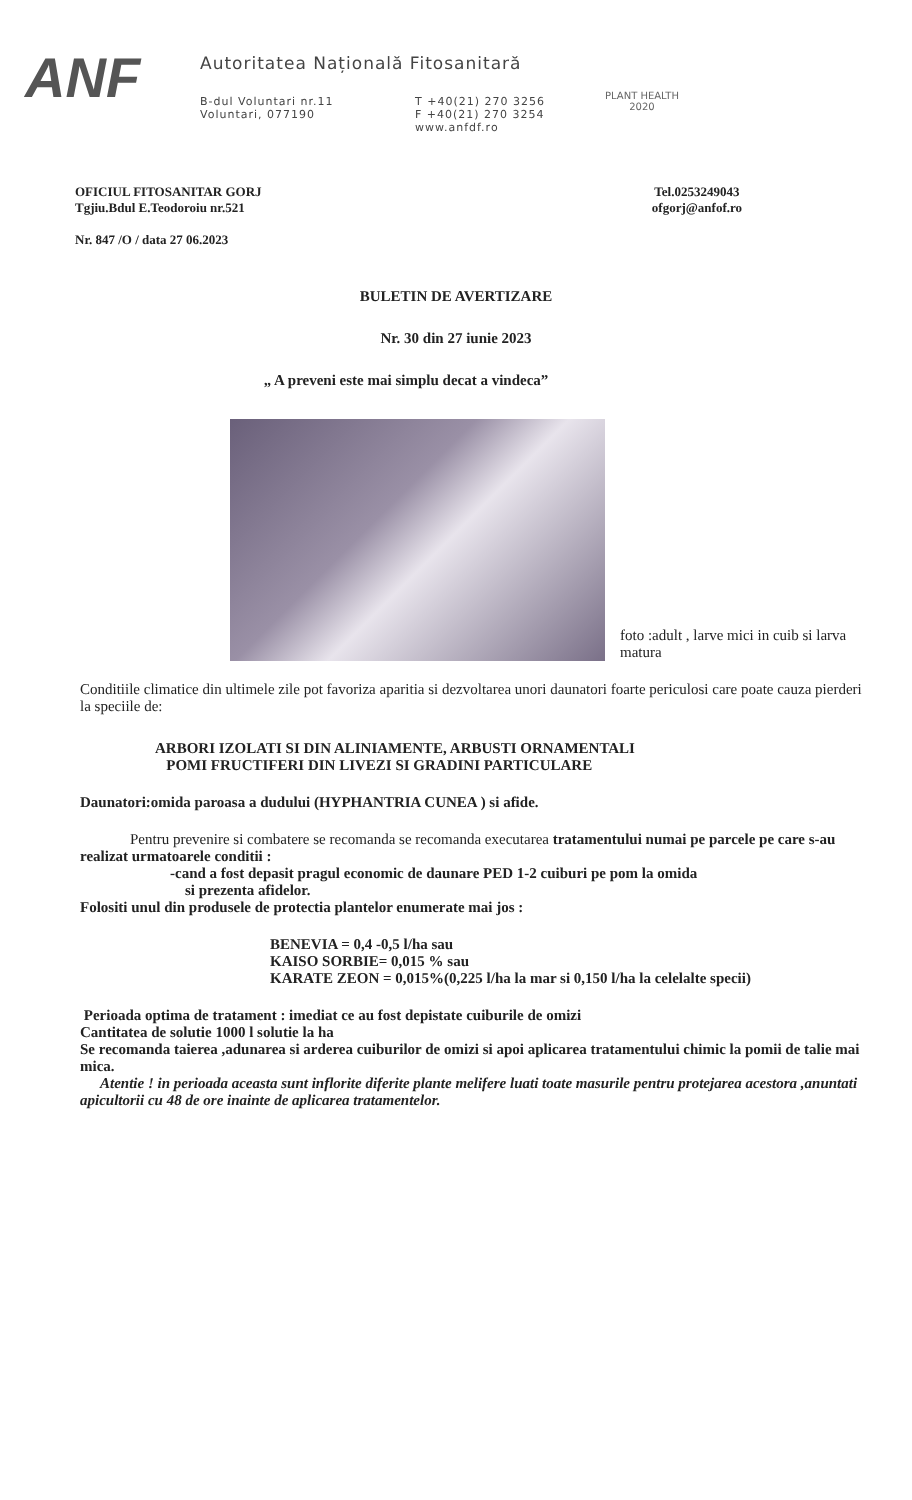ANF
Autoritatea Națională Fitosanitară
B-dul Voluntari nr.11
Voluntari, 077190
T +40(21) 270 3256
F +40(21) 270 3254
www.anfdf.ro
PLANT HEALTH
2020
OFICIUL FITOSANITAR GORJ
Tgjiu.Bdul E.Teodoroiu nr.521
Nr. 847 /O / data 27 06.2023
Tel.0253249043
ofgorj@anfof.ro
BULETIN DE AVERTIZARE
Nr. 30 din 27 iunie 2023
„ A preveni este mai simplu decat a vindeca”
foto :adult , larve mici in cuib si larva matura
Conditiile climatice din ultimele zile pot favoriza aparitia si dezvoltarea unori daunatori foarte periculosi care poate cauza pierderi la speciile de:
ARBORI IZOLATI SI DIN ALINIAMENTE, ARBUSTI ORNAMENTALI
POMI FRUCTIFERI DIN LIVEZI SI GRADINI PARTICULARE
Daunatori:omida paroasa a dudului (HYPHANTRIA CUNEA ) si afide.
Pentru prevenire si combatere se recomanda se recomanda executarea tratamentului numai pe parcele pe care s-au realizat urmatoarele conditii :
-cand a fost depasit pragul economic de daunare PED 1-2 cuiburi pe pom la omida
si prezenta afidelor.
Folositi unul din produsele de protectia plantelor enumerate mai jos :
BENEVIA = 0,4 -0,5 l/ha sau
KAISO SORBIE= 0,015 % sau
KARATE ZEON = 0,015%(0,225 l/ha la mar si 0,150 l/ha la celelalte specii)
Perioada optima de tratament : imediat ce au fost depistate cuiburile de omizi
Cantitatea de solutie 1000 l solutie la ha
Se recomanda taierea ,adunarea si arderea cuiburilor de omizi si apoi aplicarea tratamentului chimic la pomii de talie mai mica.
Atentie ! in perioada aceasta sunt inflorite diferite plante melifere luati toate masurile pentru protejarea acestora ,anuntati apicultorii cu 48 de ore inainte de aplicarea tratamentelor.